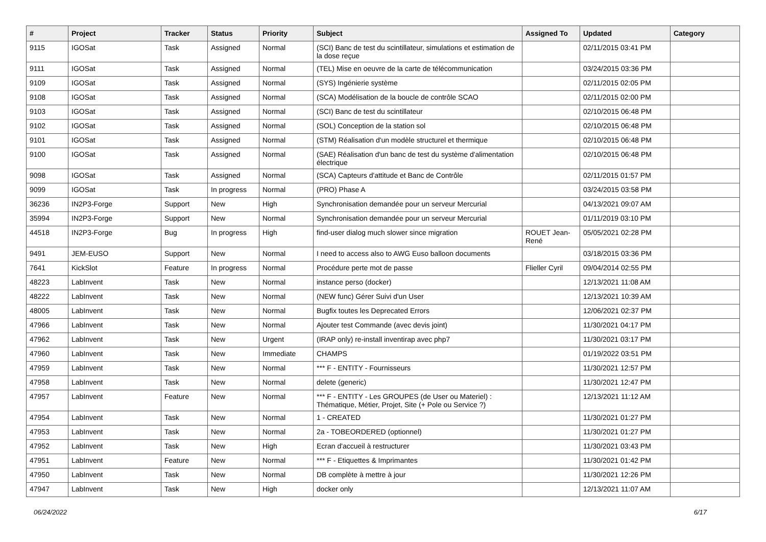| # | Project | Tracker | Status | Priority | Subject | Assigned To | Updated | Category |
| --- | --- | --- | --- | --- | --- | --- | --- | --- |
| 9115 | IGOSat | Task | Assigned | Normal | (SCI) Banc de test du scintillateur, simulations et estimation de la dose reçue | | 02/11/2015 03:41 PM | |
| 9111 | IGOSat | Task | Assigned | Normal | (TEL) Mise en oeuvre de la carte de télécommunication | | 03/24/2015 03:36 PM | |
| 9109 | IGOSat | Task | Assigned | Normal | (SYS) Ingénierie système | | 02/11/2015 02:05 PM | |
| 9108 | IGOSat | Task | Assigned | Normal | (SCA) Modélisation de la boucle de contrôle SCAO | | 02/11/2015 02:00 PM | |
| 9103 | IGOSat | Task | Assigned | Normal | (SCI) Banc de test du scintillateur | | 02/10/2015 06:48 PM | |
| 9102 | IGOSat | Task | Assigned | Normal | (SOL) Conception de la station sol | | 02/10/2015 06:48 PM | |
| 9101 | IGOSat | Task | Assigned | Normal | (STM) Réalisation d'un modèle structurel et thermique | | 02/10/2015 06:48 PM | |
| 9100 | IGOSat | Task | Assigned | Normal | (SAE) Réalisation d'un banc de test du système d'alimentation électrique | | 02/10/2015 06:48 PM | |
| 9098 | IGOSat | Task | Assigned | Normal | (SCA) Capteurs d'attitude et Banc de Contrôle | | 02/11/2015 01:57 PM | |
| 9099 | IGOSat | Task | In progress | Normal | (PRO) Phase A | | 03/24/2015 03:58 PM | |
| 36236 | IN2P3-Forge | Support | New | High | Synchronisation demandée pour un serveur Mercurial | | 04/13/2021 09:07 AM | |
| 35994 | IN2P3-Forge | Support | New | Normal | Synchronisation demandée pour un serveur Mercurial | | 01/11/2019 03:10 PM | |
| 44518 | IN2P3-Forge | Bug | In progress | High | find-user dialog much slower since migration | ROUET Jean-René | 05/05/2021 02:28 PM | |
| 9491 | JEM-EUSO | Support | New | Normal | I need to access also to AWG Euso balloon documents | | 03/18/2015 03:36 PM | |
| 7641 | KickSlot | Feature | In progress | Normal | Procédure perte mot de passe | Flieller Cyril | 09/04/2014 02:55 PM | |
| 48223 | LabInvent | Task | New | Normal | instance perso (docker) | | 12/13/2021 11:08 AM | |
| 48222 | LabInvent | Task | New | Normal | (NEW func) Gérer Suivi d'un User | | 12/13/2021 10:39 AM | |
| 48005 | LabInvent | Task | New | Normal | Bugfix toutes les Deprecated Errors | | 12/06/2021 02:37 PM | |
| 47966 | LabInvent | Task | New | Normal | Ajouter test Commande (avec devis joint) | | 11/30/2021 04:17 PM | |
| 47962 | LabInvent | Task | New | Urgent | (IRAP only) re-install inventirap avec php7 | | 11/30/2021 03:17 PM | |
| 47960 | LabInvent | Task | New | Immediate | CHAMPS | | 01/19/2022 03:51 PM | |
| 47959 | LabInvent | Task | New | Normal | *** F - ENTITY - Fournisseurs | | 11/30/2021 12:57 PM | |
| 47958 | LabInvent | Task | New | Normal | delete (generic) | | 11/30/2021 12:47 PM | |
| 47957 | LabInvent | Feature | New | Normal | *** F - ENTITY - Les GROUPES (de User ou Materiel) : Thématique, Métier, Projet, Site (+ Pole ou Service ?) | | 12/13/2021 11:12 AM | |
| 47954 | LabInvent | Task | New | Normal | 1 - CREATED | | 11/30/2021 01:27 PM | |
| 47953 | LabInvent | Task | New | Normal | 2a - TOBEORDERED (optionnel) | | 11/30/2021 01:27 PM | |
| 47952 | LabInvent | Task | New | High | Ecran d'accueil à restructurer | | 11/30/2021 03:43 PM | |
| 47951 | LabInvent | Feature | New | Normal | *** F - Etiquettes & Imprimantes | | 11/30/2021 01:42 PM | |
| 47950 | LabInvent | Task | New | Normal | DB complète à mettre à jour | | 11/30/2021 12:26 PM | |
| 47947 | LabInvent | Task | New | High | docker only | | 12/13/2021 11:07 AM | |
06/24/2022 6/17